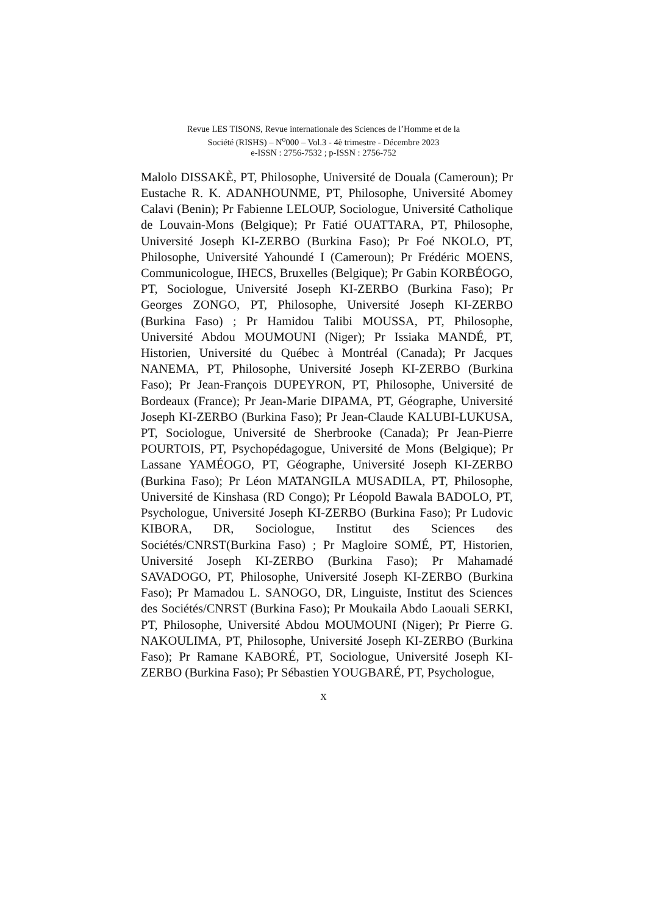Revue LES TISONS, Revue internationale des Sciences de l’Homme et de la
Société (RISHS) – N<sup>o</sup>000 – Vol.3 - 4è trimestre - Décembre 2023
e-ISSN : 2756-7532 ; p-ISSN : 2756-752
Malolo DISSAKÈ, PT, Philosophe, Université de Douala (Cameroun); Pr Eustache R. K. ADANHOUNME, PT, Philosophe, Université Abomey Calavi (Benin); Pr Fabienne LELOUP, Sociologue, Université Catholique de Louvain-Mons (Belgique); Pr Fatié OUATTARA, PT, Philosophe, Université Joseph KI-ZERBO (Burkina Faso); Pr Foé NKOLO, PT, Philosophe, Université Yahoundé I (Cameroun); Pr Frédéric MOENS, Communicologue, IHECS, Bruxelles (Belgique); Pr Gabin KORBÉOGO, PT, Sociologue, Université Joseph KI-ZERBO (Burkina Faso); Pr Georges ZONGO, PT, Philosophe, Université Joseph KI-ZERBO (Burkina Faso) ; Pr Hamidou Talibi MOUSSA, PT, Philosophe, Université Abdou MOUMOUNI (Niger); Pr Issiaka MANDÉ, PT, Historien, Université du Québec à Montréal (Canada); Pr Jacques NANEMA, PT, Philosophe, Université Joseph KI-ZERBO (Burkina Faso); Pr Jean-François DUPEYRON, PT, Philosophe, Université de Bordeaux (France); Pr Jean-Marie DIPAMA, PT, Géographe, Université Joseph KI-ZERBO (Burkina Faso); Pr Jean-Claude KALUBI-LUKUSA, PT, Sociologue, Université de Sherbrooke (Canada); Pr Jean-Pierre POURTOIS, PT, Psychopédagogue, Université de Mons (Belgique); Pr Lassane YAMÉOGO, PT, Géographe, Université Joseph KI-ZERBO (Burkina Faso); Pr Léon MATANGILA MUSADILA, PT, Philosophe, Université de Kinshasa (RD Congo); Pr Léopold Bawala BADOLO, PT, Psychologue, Université Joseph KI-ZERBO (Burkina Faso); Pr Ludovic KIBORA, DR, Sociologue, Institut des Sciences des Sociétés/CNRST(Burkina Faso) ; Pr Magloire SOMÉ, PT, Historien, Université Joseph KI-ZERBO (Burkina Faso); Pr Mahamadé SAVADOGO, PT, Philosophe, Université Joseph KI-ZERBO (Burkina Faso); Pr Mamadou L. SANOGO, DR, Linguiste, Institut des Sciences des Sociétés/CNRST (Burkina Faso); Pr Moukaila Abdo Laouali SERKI, PT, Philosophe, Université Abdou MOUMOUNI (Niger); Pr Pierre G. NAKOULIMA, PT, Philosophe, Université Joseph KI-ZERBO (Burkina Faso); Pr Ramane KABORÉ, PT, Sociologue, Université Joseph KI-ZERBO (Burkina Faso); Pr Sébastien YOUGBARÉ, PT, Psychologue,
x